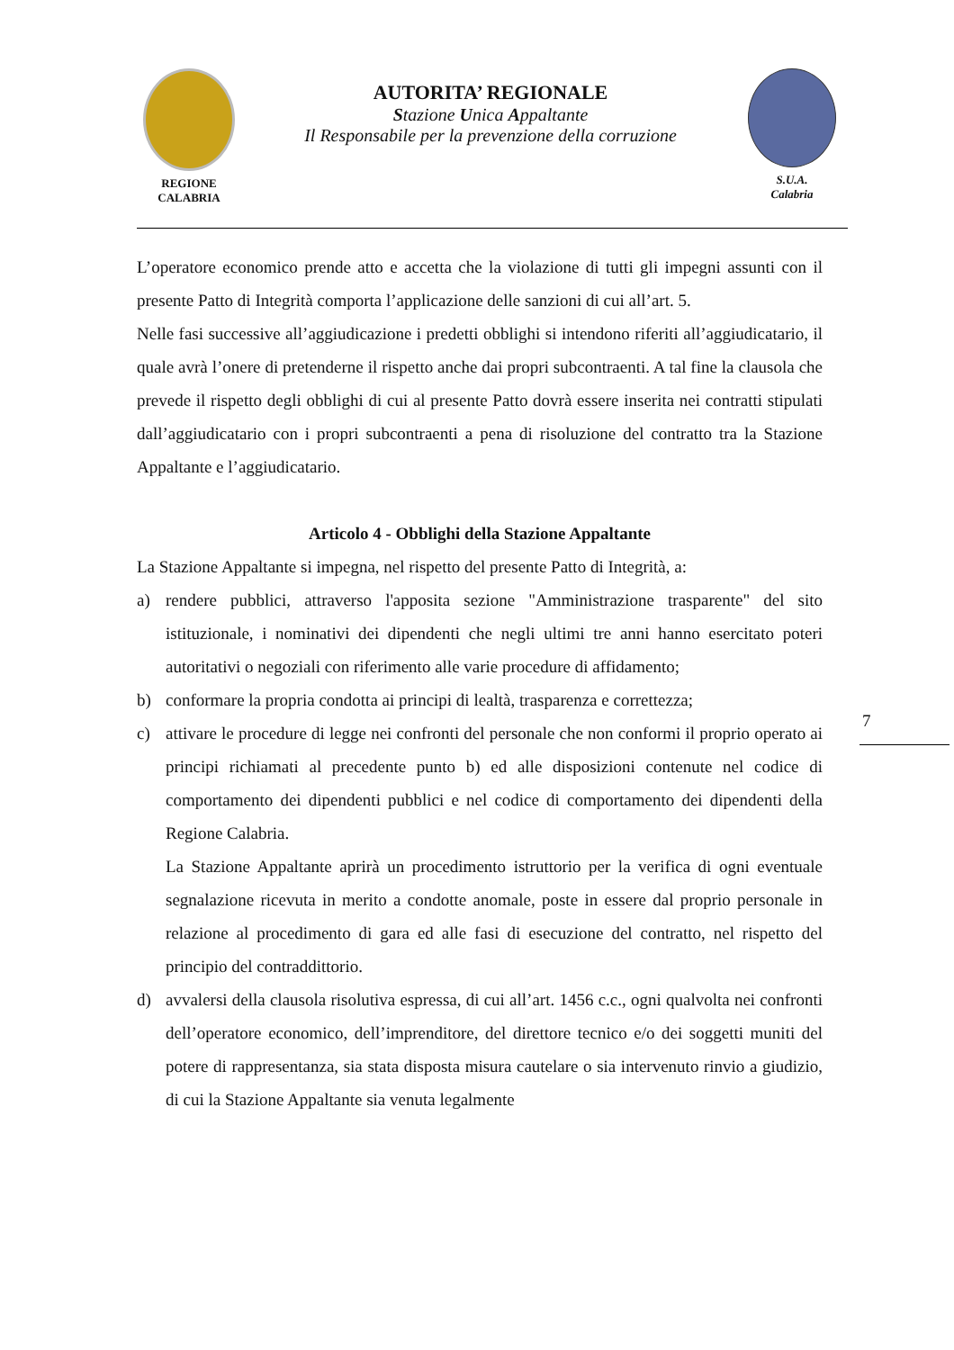REGIONE
CALABRIA
AUTORITA’ REGIONALE
Stazione Unica Appaltante
Il Responsabile per la prevenzione della corruzione
S.U.A.
Calabria
L’operatore economico prende atto e accetta che la violazione di tutti gli impegni assunti con il presente Patto di Integrità comporta l’applicazione delle sanzioni di cui all’art. 5.
Nelle fasi successive all’aggiudicazione i predetti obblighi si intendono riferiti all’aggiudicatario, il quale avrà l’onere di pretenderne il rispetto anche dai propri subcontraenti. A tal fine la clausola che prevede il rispetto degli obblighi di cui al presente Patto dovrà essere inserita nei contratti stipulati dall’aggiudicatario con i propri subcontraenti a pena di risoluzione del contratto tra la Stazione Appaltante e l’aggiudicatario.
Articolo 4 - Obblighi della Stazione Appaltante
La Stazione Appaltante si impegna, nel rispetto del presente Patto di Integrità, a:
a) rendere pubblici, attraverso l'apposita sezione "Amministrazione trasparente" del sito istituzionale, i nominativi dei dipendenti che negli ultimi tre anni hanno esercitato poteri autoritativi o negoziali con riferimento alle varie procedure di affidamento;
b) conformare la propria condotta ai principi di lealtà, trasparenza e correttezza;
c) attivare le procedure di legge nei confronti del personale che non conformi il proprio operato ai principi richiamati al precedente punto b) ed alle disposizioni contenute nel codice di comportamento dei dipendenti pubblici e nel codice di comportamento dei dipendenti della Regione Calabria.
La Stazione Appaltante aprirà un procedimento istruttorio per la verifica di ogni eventuale segnalazione ricevuta in merito a condotte anomale, poste in essere dal proprio personale in relazione al procedimento di gara ed alle fasi di esecuzione del contratto, nel rispetto del principio del contraddittorio.
d) avvalersi della clausola risolutiva espressa, di cui all’art. 1456 c.c., ogni qualvolta nei confronti dell’operatore economico, dell’imprenditore, del direttore tecnico e/o dei soggetti muniti del potere di rappresentanza, sia stata disposta misura cautelare o sia intervenuto rinvio a giudizio, di cui la Stazione Appaltante sia venuta legalmente
7